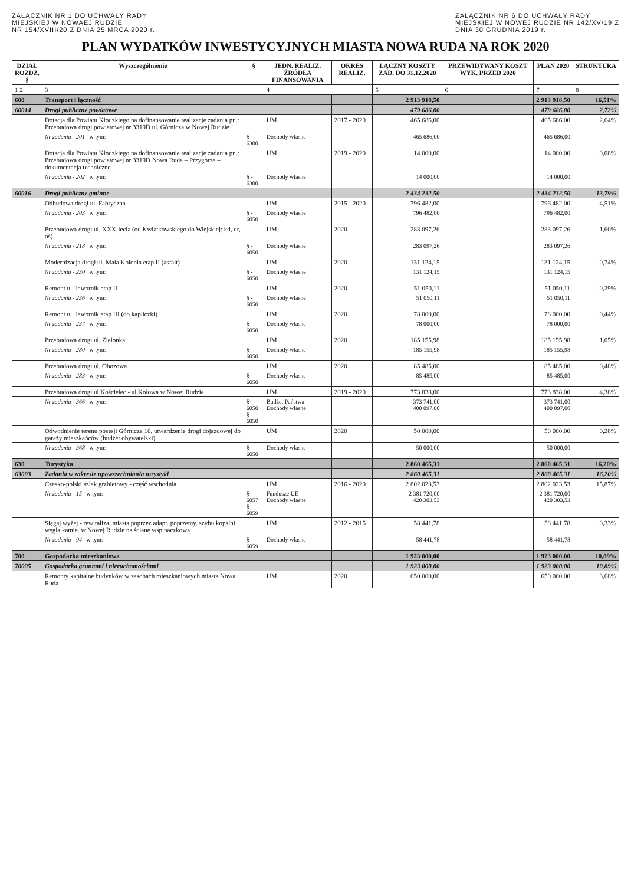ZAŁĄCZNIK NR 1 DO UCHWAŁY RADY
MIEJSKIEJ W NOWAEJ RUDZIE
NR 154/XVIII/20 Z DNIA 25 MRCA 2020 r.
ZAŁĄCZNIK NR 6 DO UCHWAŁY RADY
MIEJSKIEJ W NOWEJ RUDZIE NR 142/XV/19 Z
DNIA 30 GRUDNIA 2019 r.
PLAN WYDATKÓW INWESTYCYJNYCH MIASTA NOWA RUDA NA ROK 2020
| DZIAŁ ROZDZ. § | Wyszczególnienie | § | JEDN. REALIZ. ŹRÓDŁA FINANSOWANIA | OKRES REALIZ. | ŁĄCZNY KOSZTY ZAD. DO 31.12.2020 | PRZEWIDYWANY KOSZT WYK. PRZED 2020 | PLAN 2020 | STRUKTURA |
| --- | --- | --- | --- | --- | --- | --- | --- | --- |
| 1 2 | 3 | | 4 | | 5 | 6 | 7 | 8 |
| 600 | Transport i łączność | | | | 2 913 918,50 | | 2 913 918,50 | 16,51% |
| 60014 | Drogi publiczne powiatowe | | | | 479 686,00 | | 479 686,00 | 2,72% |
| | Dotacja dla Powiatu Kłodzkiego na dofinansowanie realizację zadania pn.: Przebudowa drogi powiatowej nr 3319D ul. Górnicza w Nowej Rudzie | | UM | 2017 - 2020 | 465 686,00 | | 465 686,00 | 2,64% |
| | Nr zadania - 201 w tym: | § - 6300 | Dochody własne | | 465 686,00 | | 465 686,00 | |
| | Dotacja dla Powiatu Kłodzkiego na dofinansowanie realizację zadania pn.: Przebudowa drogi powiatowej nr 3319D Nowa Ruda – Przygórze – dokumentacja techniczne | | UM | 2019 - 2020 | 14 000,00 | | 14 000,00 | 0,08% |
| | Nr zadania - 202 w tym: | § - 6300 | Dochody własne | | 14 000,00 | | 14 000,00 | |
| 60016 | Drogi publiczne gminne | | | | 2 434 232,50 | | 2 434 232,50 | 13,79% |
| | Odbudowa drogi ul. Fabryczna | | UM | 2015 - 2020 | 796 482,00 | | 796 482,00 | 4,51% |
| | Nr zadania - 203 w tym: | § - 6050 | Dochody własne | | 796 482,00 | | 796 482,00 | |
| | Przebudowa drogi ul. XXX-lecia (od Kwiatkowskiego do Wiejskiej: kd, dr, oś) | | UM | 2020 | 283 097,26 | | 283 097,26 | 1,60% |
| | Nr zadania - 218 w tym: | § - 6050 | Dochody własne | | 283 097,26 | | 283 097,26 | |
| | Modernizacja drogi ul. Mała Kolonia etap II (asfalt) | | UM | 2020 | 131 124,15 | | 131 124,15 | 0,74% |
| | Nr zadania - 230 w tym: | § - 6050 | Dochody własne | | 131 124,15 | | 131 124,15 | |
| | Remont ul. Jawornik etap II | | UM | 2020 | 51 050,11 | | 51 050,11 | 0,29% |
| | Nr zadania - 236 w tym: | § - 6050 | Dochody własne | | 51 050,11 | | 51 050,11 | |
| | Remont ul. Jawornik etap III (do kapliczki) | | UM | 2020 | 78 000,00 | | 78 000,00 | 0,44% |
| | Nr zadania - 237 w tym: | § - 6050 | Dochody własne | | 78 000,00 | | 78 000,00 | |
| | Przebudowa drogi ul. Zielonka | | UM | 2020 | 185 155,98 | | 185 155,98 | 1,05% |
| | Nr zadania - 280 w tym: | § - 6050 | Dochody własne | | 185 155,98 | | 185 155,98 | |
| | Przebudowa drogi ul. Obozowa | | UM | 2020 | 85 485,00 | | 85 485,00 | 0,48% |
| | Nr zadania - 283 w tym: | § - 6050 | Dochody własne | | 85 485,00 | | 85 485,00 | |
| | Przebudowa drogi ul.Kościelec - ul.Kołowa w Nowej Rudzie | | UM | 2019 - 2020 | 773 838,00 | | 773 838,00 | 4,38% |
| | Nr zadania - 366 w tym: | § - 6050 § - 6050 | Budżet Państwa Dochody własne | | 373 741,00 400 097,00 | | 373 741,00 400 097,00 | |
| | Odwodnienie terenu posesji Górnicza 16, utwardzenie drogi dojazdowej do garaży mieszkańców (budżet obywatelski) | | UM | 2020 | 50 000,00 | | 50 000,00 | 0,28% |
| | Nr zadania - 368 w tym: | § - 6050 | Dochody własne | | 50 000,00 | | 50 000,00 | |
| 630 | Turystyka | | | | 2 860 465,31 | | 2 860 465,31 | 16,20% |
| 63003 | Zadania w zakresie upowszechniania turystyki | | | | 2 860 465,31 | | 2 860 465,31 | 16,20% |
| | Czesko-polski szlak grzbietowy - część wschodnia | | UM | 2016 - 2020 | 2 802 023,53 | | 2 802 023,53 | 15,87% |
| | Nr zadania - 15 w tym: | § - 6057 § - 6059 | Fundusze UE Dochody własne | | 2 381 720,00 420 303,53 | | 2 381 720,00 420 303,53 | |
| | Sięgaj wyżej - rewitaliza. miasta poprzez adapt. poprzemy. szybu kopalni węgla kamie. w Nowej Rudzie na ścianę wspinaczkową | | UM | 2012 - 2015 | 58 441,78 | | 58 441,78 | 0,33% |
| | Nr zadania - 94 w tym: | § - 6059 | Dochody własne | | 58 441,78 | | 58 441,78 | |
| 700 | Gospodarka mieszkaniowa | | | | 1 923 000,00 | | 1 923 000,00 | 10,89% |
| 70005 | Gospodarka gruntami i nieruchomościami | | | | 1 923 000,00 | | 1 923 000,00 | 10,89% |
| | Remonty kapitalne budynków w zasobach mieszkaniowych miasta Nowa Ruda | | UM | 2020 | 650 000,00 | | 650 000,00 | 3,68% |